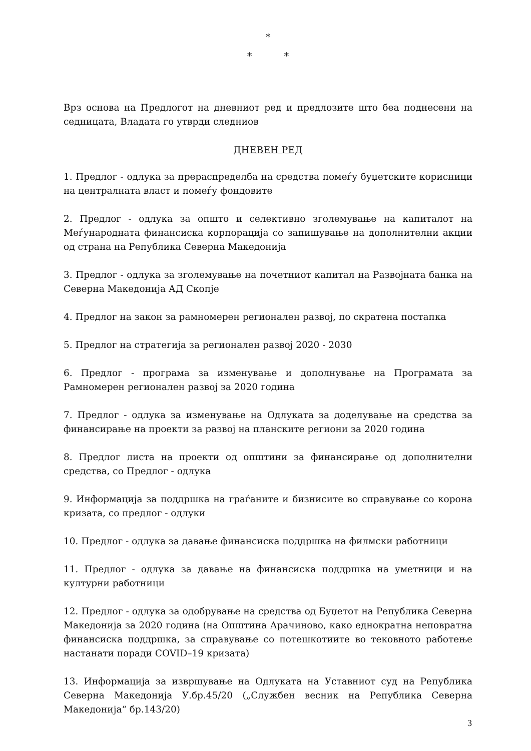*
* *
Врз основа на Предлогот на дневниот ред и предлозите што беа поднесени на седницата, Владата го утврди следниов
ДНЕВЕН РЕД
1. Предлог - одлука за прераспределба на средства помеѓу буџетските корисници на централната власт и помеѓу фондовите
2. Предлог - одлука за општо и селективно зголемување на капиталот на Меѓународната финансиска корпорација со запишување на дополнителни акции од страна на Република Северна Македонија
3. Предлог - одлука за зголемување на почетниот капитал на Развојната банка на Северна Македонија АД Скопје
4. Предлог на закон за рамномерен регионален развој, по скратена постапка
5. Предлог на стратегија за регионален развој 2020 - 2030
6. Предлог - програма за изменување и дополнување на Програмата за Рамномерен регионален развој за 2020 година
7. Предлог - одлука за изменување на Одлуката за доделување на средства за финансирање на проекти за развој на планските региони за 2020 година
8. Предлог листа на проекти од општини за финансирање од дополнителни средства, со Предлог - одлука
9. Информација за поддршка на граѓаните и бизнисите во справување со корона кризата, со предлог - одлуки
10. Предлог - одлука за давање финансиска поддршка на филмски работници
11. Предлог - одлука за давање на финансиска поддршка на уметници и на културни работници
12. Предлог - одлука за одобрување на средства од Буџетот на Република Северна Македонија за 2020 година (на Општина Арачиново, како еднократна неповратна финансиска поддршка, за справување со потешкотиите во тековното работење настанати поради COVID–19 кризата)
13. Информација за извршување на Одлуката на Уставниот суд на Република Северна Македонија У.бр.45/20 („Службен весник на Република Северна Македонија“ бр.143/20)
3